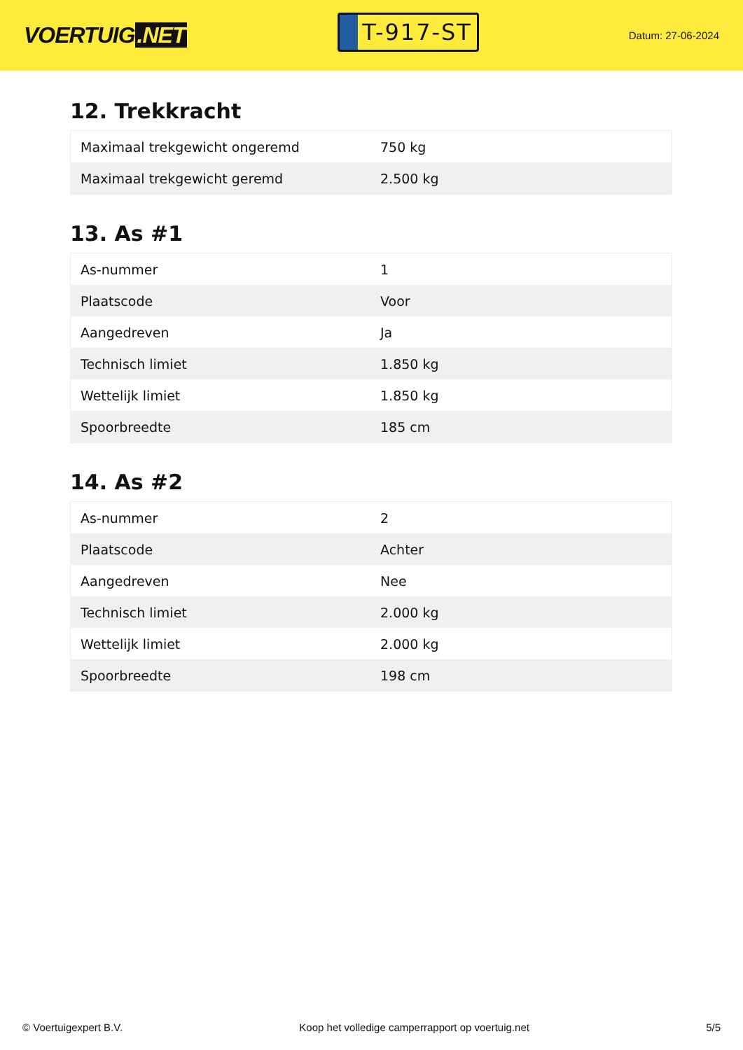VOERTUIG.NET
T-917-ST
Datum: 27-06-2024
12. Trekkracht
| Maximaal trekgewicht ongeremd | 750 kg |
| Maximaal trekgewicht geremd | 2.500 kg |
13. As #1
| As-nummer | 1 |
| Plaatscode | Voor |
| Aangedreven | Ja |
| Technisch limiet | 1.850 kg |
| Wettelijk limiet | 1.850 kg |
| Spoorbreedte | 185 cm |
14. As #2
| As-nummer | 2 |
| Plaatscode | Achter |
| Aangedreven | Nee |
| Technisch limiet | 2.000 kg |
| Wettelijk limiet | 2.000 kg |
| Spoorbreedte | 198 cm |
© Voertuigexpert B.V. Koop het volledige camperrapport op voertuig.net 5/5